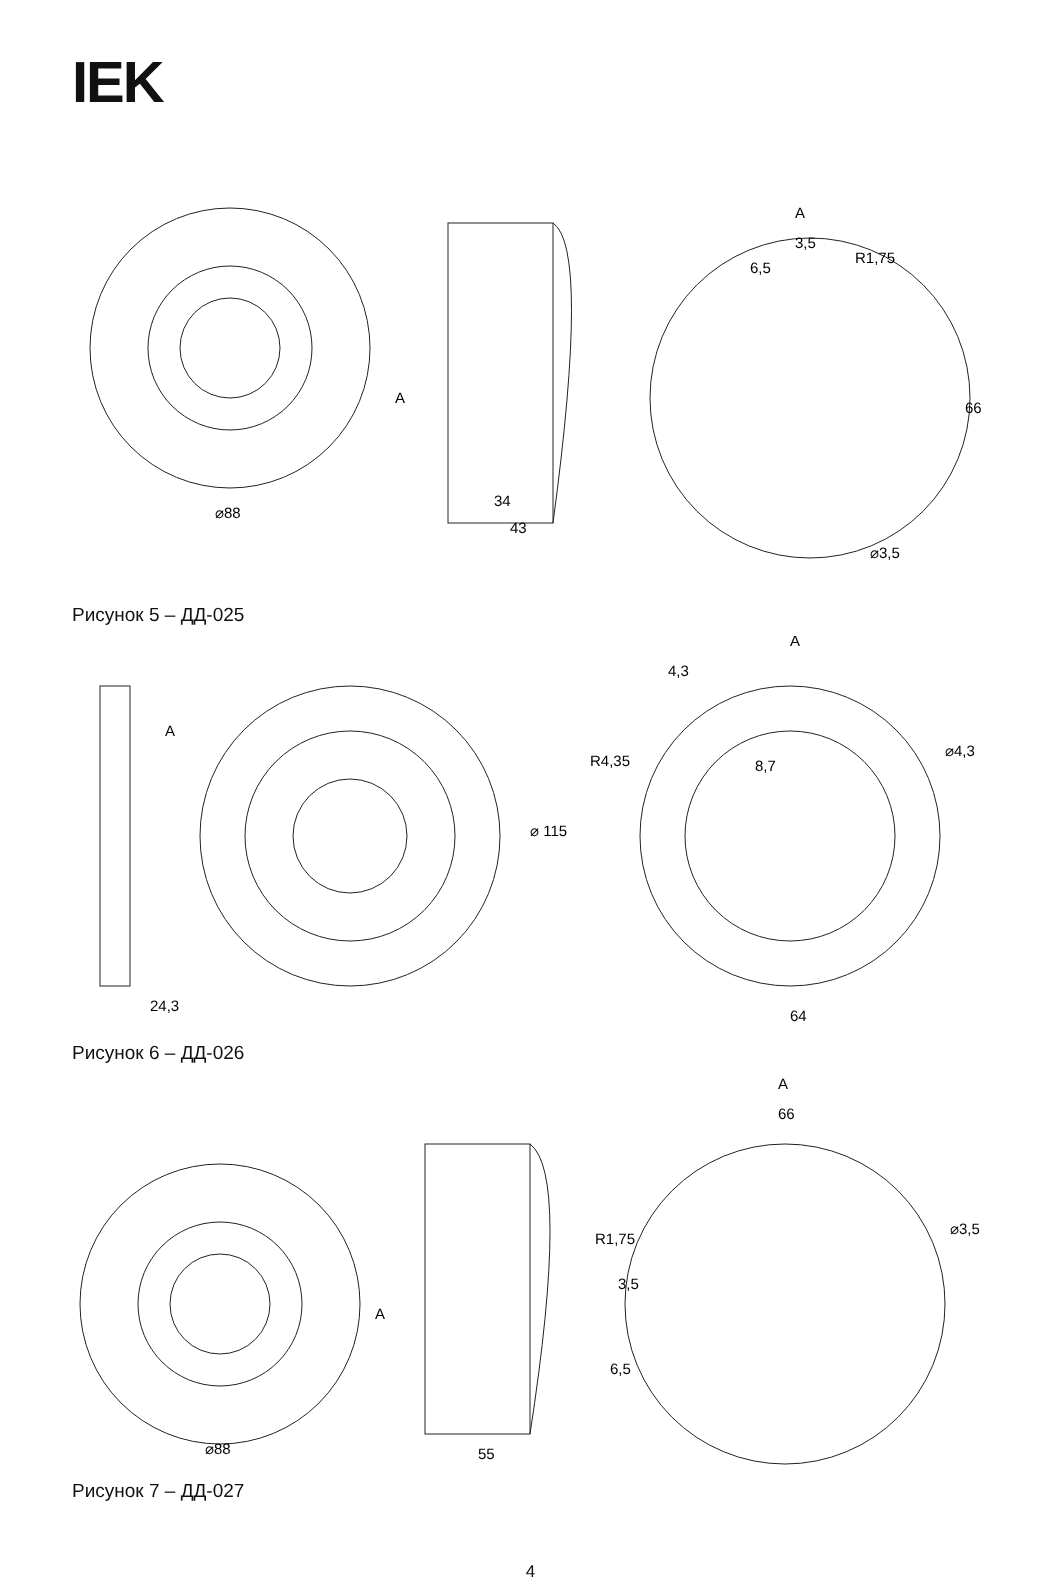IEK
A
⌀88
34
43
A
3,5
R1,75
6,5
66
⌀3,5
Рисунок 5 – ДД-025
A
A
4,3
R4,35
8,7
⌀4,3
⌀ 115
24,3
64
Рисунок 6 – ДД-026
A
66
R1,75
3,5
⌀3,5
6,5
A
⌀88
55
Рисунок 7 – ДД-027
4